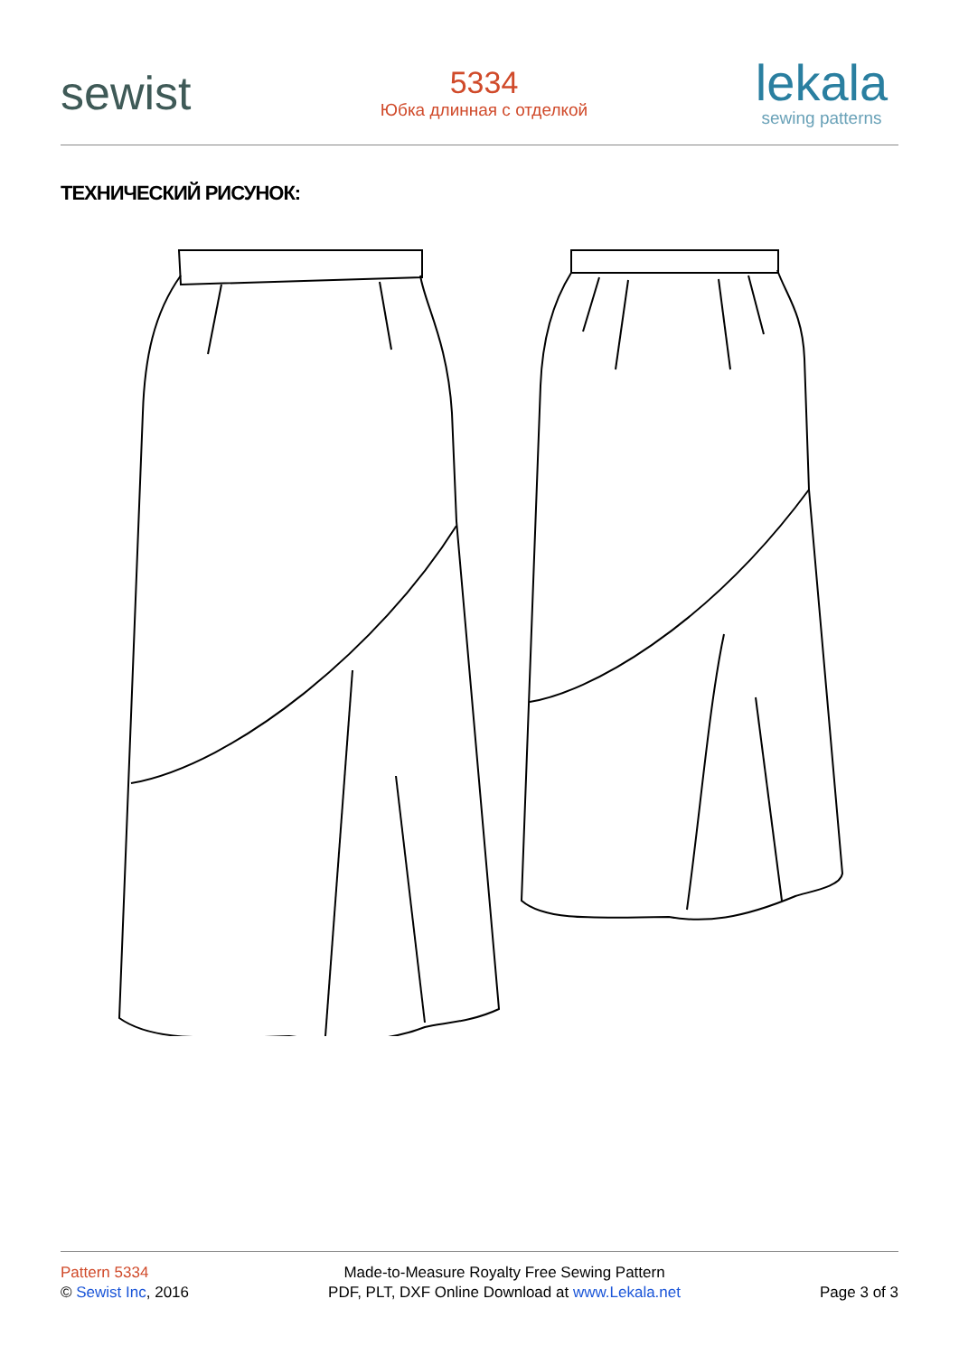sewist
5334
Юбка длинная с отделкой
lekala
sewing patterns
ТЕХНИЧЕСКИЙ РИСУНОК:
Pattern 5334
© Sewist Inc, 2016
Made-to-Measure Royalty Free Sewing Pattern
PDF, PLT, DXF Online Download at www.Lekala.net
Page 3 of 3